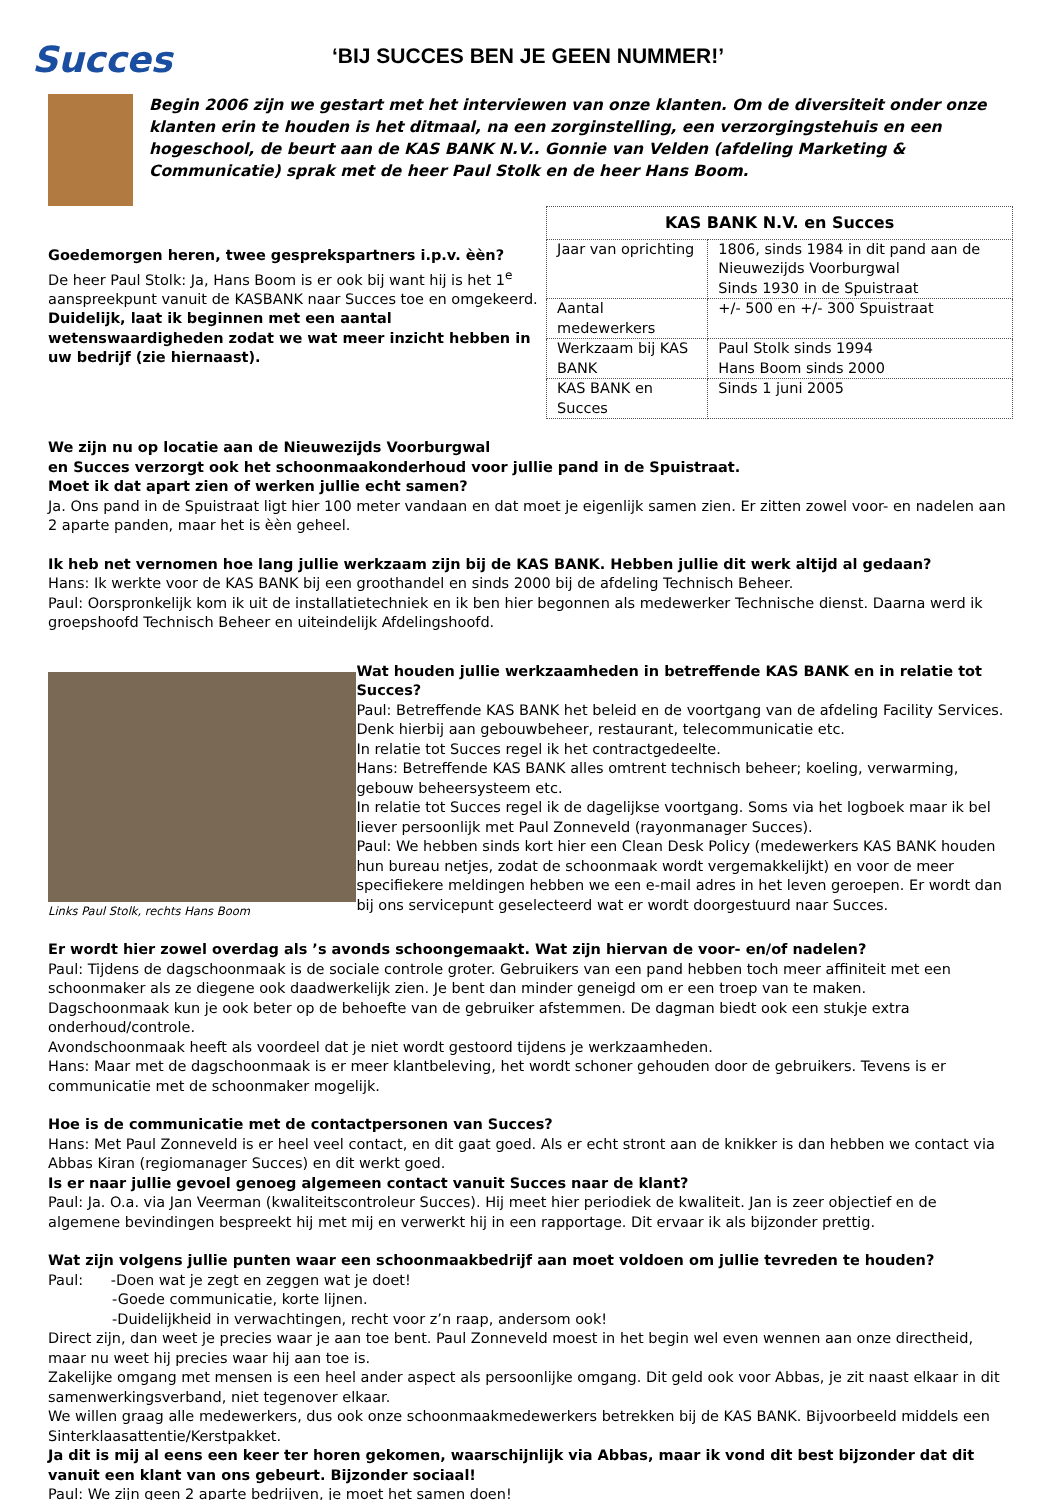Succes
‘BIJ SUCCES BEN JE GEEN NUMMER!’
Begin 2006 zijn we gestart met het interviewen van onze klanten. Om de diversiteit onder onze klanten erin te houden is het ditmaal, na een zorginstelling, een verzorgingstehuis en een hogeschool, de beurt aan de KAS BANK N.V.. Gonnie van Velden (afdeling Marketing & Communicatie) sprak met de heer Paul Stolk en de heer Hans Boom.
Goedemorgen heren, twee gesprekspartners i.p.v. èèn?
De heer Paul Stolk: Ja, Hans Boom is er ook bij want hij is het 1<sup>e</sup> aanspreekpunt vanuit de KASBANK naar Succes toe en omgekeerd.
Duidelijk, laat ik beginnen met een aantal wetenswaardigheden zodat we wat meer inzicht hebben in uw bedrijf (zie hiernaast).
| KAS BANK N.V. en Succes | |
| --- | --- |
| Jaar van oprichting | 1806, sinds 1984 in dit pand aan de Nieuwezijds Voorburgwal Sinds 1930 in de Spuistraat |
| Aantal medewerkers | +/- 500 en +/- 300 Spuistraat |
| Werkzaam bij KAS BANK | Paul Stolk sinds 1994 Hans Boom sinds 2000 |
| KAS BANK en Succes | Sinds 1 juni 2005 |
We zijn nu op locatie aan de Nieuwezijds Voorburgwal
en Succes verzorgt ook het schoonmaakonderhoud voor jullie pand in de Spuistraat.
Moet ik dat apart zien of werken jullie echt samen?
Ja. Ons pand in de Spuistraat ligt hier 100 meter vandaan en dat moet je eigenlijk samen zien. Er zitten zowel voor- en nadelen aan 2 aparte panden, maar het is èèn geheel.
Ik heb net vernomen hoe lang jullie werkzaam zijn bij de KAS BANK. Hebben jullie dit werk altijd al gedaan?
Hans: Ik werkte voor de KAS BANK bij een groothandel en sinds 2000 bij de afdeling Technisch Beheer.
Paul: Oorspronkelijk kom ik uit de installatietechniek en ik ben hier begonnen als medewerker Technische dienst. Daarna werd ik groepshoofd Technisch Beheer en uiteindelijk Afdelingshoofd.
Links Paul Stolk, rechts Hans Boom
Wat houden jullie werkzaamheden in betreffende KAS BANK en in relatie tot Succes?
Paul: Betreffende KAS BANK het beleid en de voortgang van de afdeling Facility Services. Denk hierbij aan gebouwbeheer, restaurant, telecommunicatie etc.
In relatie tot Succes regel ik het contractgedeelte.
Hans: Betreffende KAS BANK alles omtrent technisch beheer; koeling, verwarming, gebouw beheersysteem etc.
In relatie tot Succes regel ik de dagelijkse voortgang. Soms via het logboek maar ik bel liever persoonlijk met Paul Zonneveld (rayonmanager Succes).
Paul: We hebben sinds kort hier een Clean Desk Policy (medewerkers KAS BANK houden hun bureau netjes, zodat de schoonmaak wordt vergemakkelijkt) en voor de meer specifiekere meldingen hebben we een e-mail adres in het leven geroepen. Er wordt dan bij ons servicepunt geselecteerd wat er wordt doorgestuurd naar Succes.
Er wordt hier zowel overdag als ’s avonds schoongemaakt. Wat zijn hiervan de voor- en/of nadelen?
Paul: Tijdens de dagschoonmaak is de sociale controle groter. Gebruikers van een pand hebben toch meer affiniteit met een schoonmaker als ze diegene ook daadwerkelijk zien. Je bent dan minder geneigd om er een troep van te maken.
Dagschoonmaak kun je ook beter op de behoefte van de gebruiker afstemmen. De dagman biedt ook een stukje extra onderhoud/controle.
Avondschoonmaak heeft als voordeel dat je niet wordt gestoord tijdens je werkzaamheden.
Hans: Maar met de dagschoonmaak is er meer klantbeleving, het wordt schoner gehouden door de gebruikers. Tevens is er communicatie met de schoonmaker mogelijk.
Hoe is de communicatie met de contactpersonen van Succes?
Hans: Met Paul Zonneveld is er heel veel contact, en dit gaat goed. Als er echt stront aan de knikker is dan hebben we contact via Abbas Kiran (regiomanager Succes) en dit werkt goed.
Is er naar jullie gevoel genoeg algemeen contact vanuit Succes naar de klant?
Paul: Ja. O.a. via Jan Veerman (kwaliteitscontroleur Succes). Hij meet hier periodiek de kwaliteit. Jan is zeer objectief en de algemene bevindingen bespreekt hij met mij en verwerkt hij in een rapportage. Dit ervaar ik als bijzonder prettig.
Wat zijn volgens jullie punten waar een schoonmaakbedrijf aan moet voldoen om jullie tevreden te houden?
Paul: -Doen wat je zegt en zeggen wat je doet!
-Goede communicatie, korte lijnen.
-Duidelijkheid in verwachtingen, recht voor z’n raap, andersom ook!
Direct zijn, dan weet je precies waar je aan toe bent. Paul Zonneveld moest in het begin wel even wennen aan onze directheid, maar nu weet hij precies waar hij aan toe is.
Zakelijke omgang met mensen is een heel ander aspect als persoonlijke omgang. Dit geld ook voor Abbas, je zit naast elkaar in dit samenwerkingsverband, niet tegenover elkaar.
We willen graag alle medewerkers, dus ook onze schoonmaakmedewerkers betrekken bij de KAS BANK. Bijvoorbeeld middels een Sinterklaasattentie/Kerstpakket.
Ja dit is mij al eens een keer ter horen gekomen, waarschijnlijk via Abbas, maar ik vond dit best bijzonder dat dit vanuit een klant van ons gebeurt. Bijzonder sociaal!
Paul: We zijn geen 2 aparte bedrijven, je moet het samen doen!